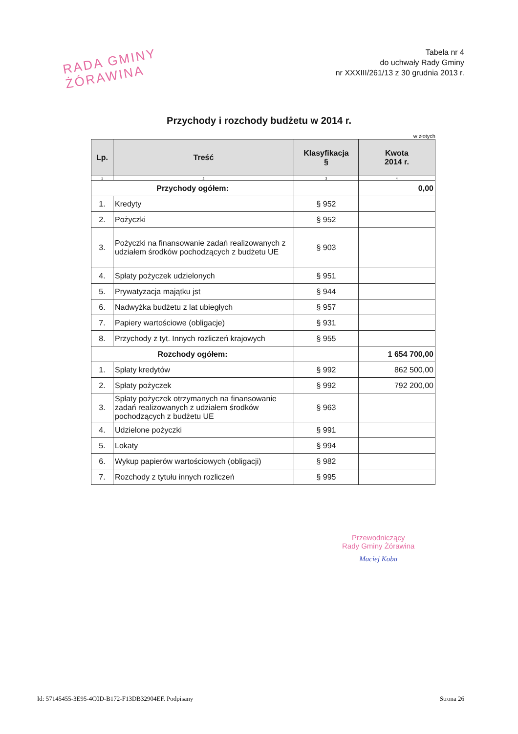RADA GMINY
ŻÓRAWINA
Tabela nr 4
do uchwały Rady Gminy
nr XXXIII/261/13 z 30 grudnia 2013 r.
Przychody i rozchody budżetu w 2014 r.
w złotych
| Lp. | Treść | Klasyfikacja § | Kwota 2014 r. |
| --- | --- | --- | --- |
| 1 | 2 | 3 | 4 |
| Przychody ogółem: | | | 0,00 |
| 1. | Kredyty | § 952 | |
| 2. | Pożyczki | § 952 | |
| 3. | Pożyczki na finansowanie zadań realizowanych z udziałem środków pochodzących z budżetu UE | § 903 | |
| 4. | Spłaty pożyczek udzielonych | § 951 | |
| 5. | Prywatyzacja majątku jst | § 944 | |
| 6. | Nadwyżka budżetu z lat ubiegłych | § 957 | |
| 7. | Papiery wartościowe (obligacje) | § 931 | |
| 8. | Przychody z tyt. Innych rozliczeń krajowych | § 955 | |
| Rozchody ogółem: | | | 1 654 700,00 |
| 1. | Spłaty kredytów | § 992 | 862 500,00 |
| 2. | Spłaty pożyczek | § 992 | 792 200,00 |
| 3. | Spłaty pożyczek otrzymanych na finansowanie zadań realizowanych z udziałem środków pochodzących z budżetu UE | § 963 | |
| 4. | Udzielone pożyczki | § 991 | |
| 5. | Lokaty | § 994 | |
| 6. | Wykup papierów wartościowych (obligacji) | § 982 | |
| 7. | Rozchody z tytułu innych rozliczeń | § 995 | |
Przewodniczący
Rady Gminy Żórawina
Maciej Koba
Id: 57145455-3E95-4C0D-B172-F13DB32904EF. Podpisany Strona 26